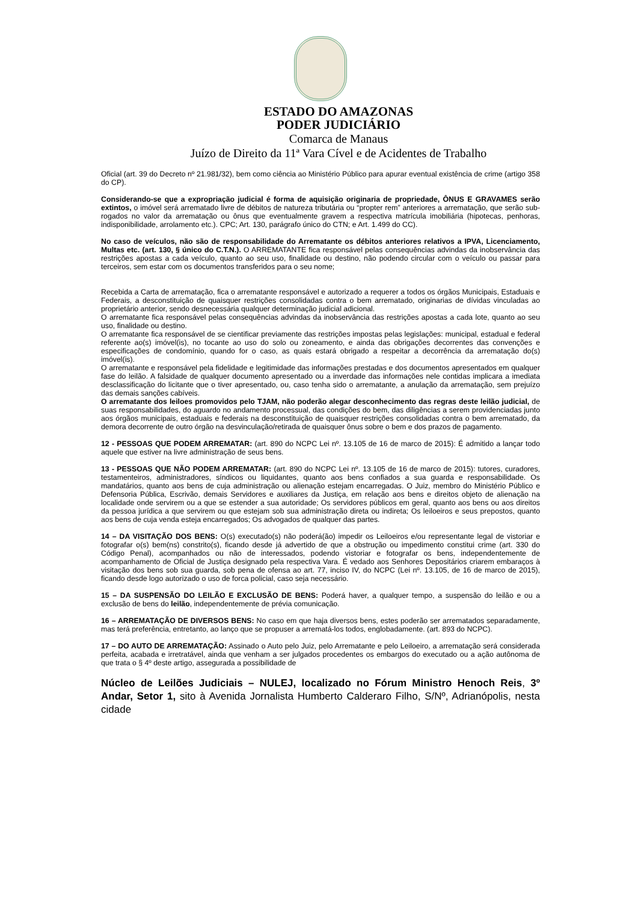ESTADO DO AMAZONAS
PODER JUDICIÁRIO
Comarca de Manaus
Juízo de Direito da 11ª Vara Cível e de Acidentes de Trabalho
Oficial (art. 39 do Decreto nº 21.981/32), bem como ciência ao Ministério Público para apurar eventual existência de crime (artigo 358 do CP).
Considerando-se que a expropriação judicial é forma de aquisição originaria de propriedade, ÔNUS E GRAVAMES serão extintos, o imóvel será arrematado livre de débitos de natureza tributária ou “propter rem” anteriores a arrematação, que serão sub-rogados no valor da arrematação ou ônus que eventualmente gravem a respectiva matrícula imobiliária (hipotecas, penhoras, indisponibilidade, arrolamento etc.). CPC; Art. 130, parágrafo único do CTN; e Art. 1.499 do CC).
No caso de veículos, não são de responsabilidade do Arrematante os débitos anteriores relativos a IPVA, Licenciamento, Multas etc. (art. 130, § único do C.T.N.). O ARREMATANTE fica responsável pelas consequências advindas da inobservância das restrições apostas a cada veículo, quanto ao seu uso, finalidade ou destino, não podendo circular com o veículo ou passar para terceiros, sem estar com os documentos transferidos para o seu nome;
Recebida a Carta de arrematação, fica o arrematante responsável e autorizado a requerer a todos os órgãos Municipais, Estaduais e Federais, a desconstituição de quaisquer restrições consolidadas contra o bem arrematado, originarias de dívidas vinculadas ao proprietário anterior, sendo desnecessária qualquer determinação judicial adicional.
O arrematante fica responsável pelas consequências advindas da inobservância das restrições apostas a cada lote, quanto ao seu uso, finalidade ou destino.
O arrematante fica responsável de se cientificar previamente das restrições impostas pelas legislações: municipal, estadual e federal referente ao(s) imóvel(is), no tocante ao uso do solo ou zoneamento, e ainda das obrigações decorrentes das convenções e especificações de condomínio, quando for o caso, as quais estará obrigado a respeitar a decorrência da arrematação do(s) imóvel(is).
O arrematante e responsável pela fidelidade e legitimidade das informações prestadas e dos documentos apresentados em qualquer fase do leilão. A falsidade de qualquer documento apresentado ou a inverdade das informações nele contidas implicara a imediata desclassificação do licitante que o tiver apresentado, ou, caso tenha sido o arrematante, a anulação da arrematação, sem prejuízo das demais sanções cabíveis.
O arrematante dos leiloes promovidos pelo TJAM, não poderão alegar desconhecimento das regras deste leilão judicial, de suas responsabilidades, do aguardo no andamento processual, das condições do bem, das diligências a serem providenciadas junto aos órgãos municipais, estaduais e federais na desconstituição de quaisquer restrições consolidadas contra o bem arrematado, da demora decorrente de outro órgão na desvinculação/retirada de quaisquer ônus sobre o bem e dos prazos de pagamento.
12 - PESSOAS QUE PODEM ARREMATAR: (art. 890 do NCPC Lei nº. 13.105 de 16 de marco de 2015): É admitido a lançar todo aquele que estiver na livre administração de seus bens.
13 - PESSOAS QUE NÃO PODEM ARREMATAR: (art. 890 do NCPC Lei nº. 13.105 de 16 de marco de 2015): tutores, curadores, testamenteiros, administradores, síndicos ou liquidantes, quanto aos bens confiados a sua guarda e responsabilidade. Os mandatários, quanto aos bens de cuja administração ou alienação estejam encarregadas. O Juiz, membro do Ministério Público e Defensoria Pública, Escrivão, demais Servidores e auxiliares da Justiça, em relação aos bens e direitos objeto de alienação na localidade onde servirem ou a que se estender a sua autoridade; Os servidores públicos em geral, quanto aos bens ou aos direitos da pessoa jurídica a que servirem ou que estejam sob sua administração direta ou indireta; Os leiloeiros e seus prepostos, quanto aos bens de cuja venda esteja encarregados; Os advogados de qualquer das partes.
14 – DA VISITAÇÃO DOS BENS: O(s) executado(s) não poderá(ão) impedir os Leiloeiros e/ou representante legal de vistoriar e fotografar o(s) bem(ns) constrito(s), ficando desde já advertido de que a obstrução ou impedimento constitui crime (art. 330 do Código Penal), acompanhados ou não de interessados, podendo vistoriar e fotografar os bens, independentemente de acompanhamento de Oficial de Justiça designado pela respectiva Vara. É vedado aos Senhores Depositários criarem embaraços à visitação dos bens sob sua guarda, sob pena de ofensa ao art. 77, inciso IV, do NCPC (Lei nº. 13.105, de 16 de marco de 2015), ficando desde logo autorizado o uso de forca policial, caso seja necessário.
15 – DA SUSPENSÃO DO LEILÃO E EXCLUSÃO DE BENS: Poderá haver, a qualquer tempo, a suspensão do leilão e ou a exclusão de bens do leilão, independentemente de prévia comunicação.
16 – ARREMATAÇÃO DE DIVERSOS BENS: No caso em que haja diversos bens, estes poderão ser arrematados separadamente, mas terá preferência, entretanto, ao lanço que se propuser a arrematá-los todos, englobadamente. (art. 893 do NCPC).
17 – DO AUTO DE ARREMATAÇÃO: Assinado o Auto pelo Juiz, pelo Arrematante e pelo Leiloeiro, a arrematação será considerada perfeita, acabada e irretratável, ainda que venham a ser julgados procedentes os embargos do executado ou a ação autônoma de que trata o § 4º deste artigo, assegurada a possibilidade de
Núcleo de Leilões Judiciais – NULEJ, localizado no Fórum Ministro Henoch Reis, 3º Andar, Setor 1, sito à Avenida Jornalista Humberto Calderaro Filho, S/Nº, Adrianópolis, nesta cidade